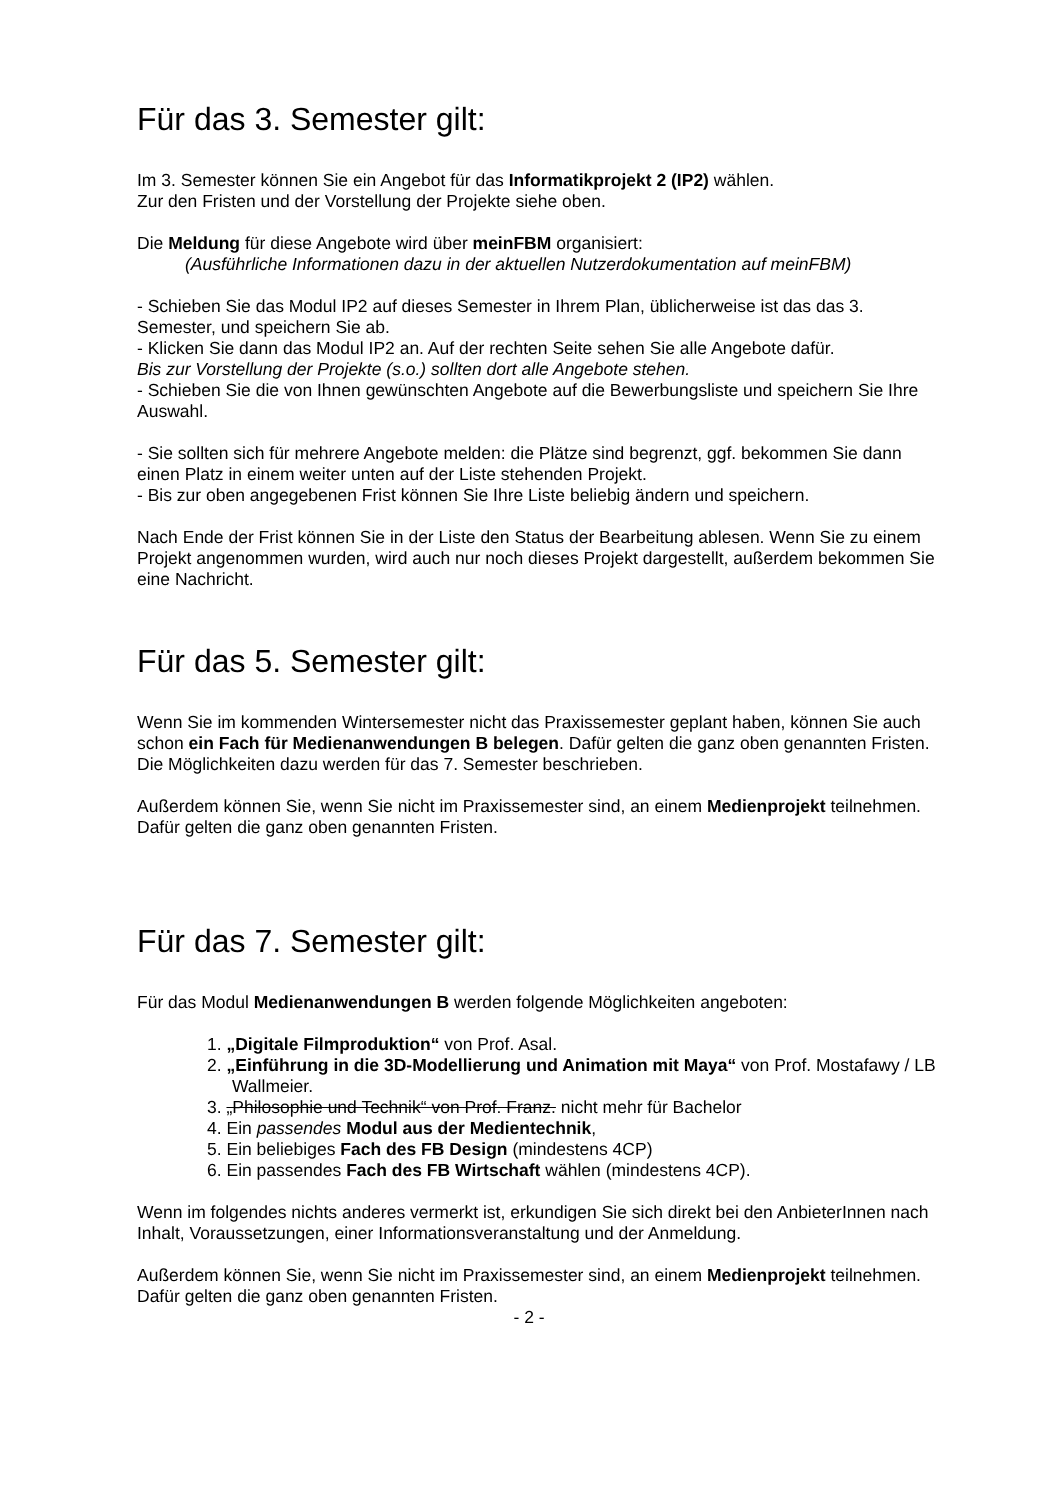Für das 3. Semester gilt:
Im 3. Semester können Sie ein Angebot für das Informatikprojekt 2 (IP2) wählen.
Zur den Fristen und der Vorstellung der Projekte siehe oben.
Die Meldung für diese Angebote wird über meinFBM organisiert:
(Ausführliche Informationen dazu in der aktuellen Nutzerdokumentation auf meinFBM)
- Schieben Sie das Modul IP2 auf dieses Semester in Ihrem Plan, üblicherweise ist das das 3. Semester, und speichern Sie ab.
- Klicken Sie dann das Modul IP2 an. Auf der rechten Seite sehen Sie alle Angebote dafür.
Bis zur Vorstellung der Projekte (s.o.) sollten dort alle Angebote stehen.
- Schieben Sie die von Ihnen gewünschten Angebote auf die Bewerbungsliste und speichern Sie Ihre Auswahl.
- Sie sollten sich für mehrere Angebote melden: die Plätze sind begrenzt, ggf. bekommen Sie dann einen Platz in einem weiter unten auf der Liste stehenden Projekt.
- Bis zur oben angegebenen Frist können Sie Ihre Liste beliebig ändern und speichern.
Nach Ende der Frist können Sie in der Liste den Status der Bearbeitung ablesen. Wenn Sie zu einem Projekt angenommen wurden, wird auch nur noch dieses Projekt dargestellt, außerdem bekommen Sie eine Nachricht.
Für das 5. Semester gilt:
Wenn Sie im kommenden Wintersemester nicht das Praxissemester geplant haben, können Sie auch schon ein Fach für Medienanwendungen B belegen. Dafür gelten die ganz oben genannten Fristen.
Die Möglichkeiten dazu werden für das 7. Semester beschrieben.
Außerdem können Sie, wenn Sie nicht im Praxissemester sind, an einem Medienprojekt teilnehmen. Dafür gelten die ganz oben genannten Fristen.
Für das 7. Semester gilt:
Für das Modul Medienanwendungen B werden folgende Möglichkeiten angeboten:
1. „Digitale Filmproduktion“ von Prof. Asal.
2. „Einführung in die 3D-Modellierung und Animation mit Maya“ von Prof. Mostafawy / LB Wallmeier.
3. „Philosophie und Technik“ von Prof. Franz. nicht mehr für Bachelor
4. Ein passendes Modul aus der Medientechnik,
5. Ein beliebiges Fach des FB Design (mindestens 4CP)
6. Ein passendes Fach des FB Wirtschaft wählen (mindestens 4CP).
Wenn im folgendes nichts anderes vermerkt ist, erkundigen Sie sich direkt bei den AnbieterInnen nach Inhalt, Voraussetzungen, einer Informationsveranstaltung und der Anmeldung.
Außerdem können Sie, wenn Sie nicht im Praxissemester sind, an einem Medienprojekt teilnehmen. Dafür gelten die ganz oben genannten Fristen.
- 2 -